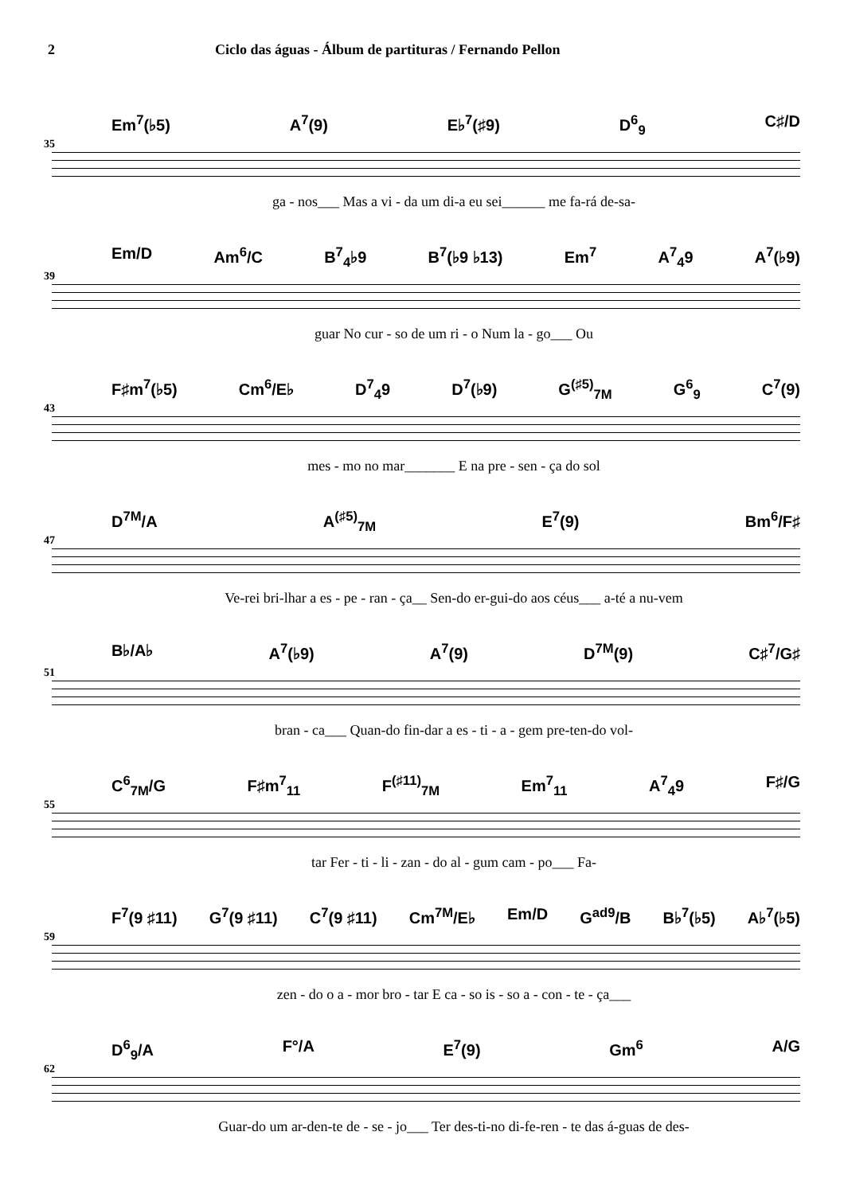2 Ciclo das águas - Álbum de partituras / Fernando Pellon
35
Em<sup>7</sup>(♭5) A<sup>7</sup>(9) E♭<sup>7</sup>(♯9) D<sup>6</sup><sub>9</sub> C♯/D
ga - nos___ Mas a vi - da um di-a eu sei______ me fa-rá de-sa-
39
Em/D Am<sup>6</sup>/C B<sup>7</sup><sub>4</sub>♭9 B<sup>7</sup>(♭9 ♭13) Em<sup>7</sup> A<sup>7</sup><sub>4</sub>9 A<sup>7</sup>(♭9)
guar No cur - so de um ri - o Num la - go___ Ou
43
F♯m<sup>7</sup>(♭5) Cm<sup>6</sup>/E♭ D<sup>7</sup><sub>4</sub>9 D<sup>7</sup>(♭9) G<sup>(♯5)</sup><sub>7M</sub> G<sup>6</sup><sub>9</sub> C<sup>7</sup>(9)
mes - mo no mar_______ E na pre - sen - ça do sol
47
D<sup>7M</sup>/A A<sup>(♯5)</sup><sub>7M</sub> E<sup>7</sup>(9) Bm<sup>6</sup>/F♯
Ve-rei bri-lhar a es - pe - ran - ça__ Sen-do er-gui-do aos céus___ a-té a nu-vem
51
B♭/A♭ A<sup>7</sup>(♭9) A<sup>7</sup>(9) D<sup>7M</sup>(9) C♯<sup>7</sup>/G♯
bran - ca___ Quan-do fin-dar a es - ti - a - gem pre-ten-do vol-
55
C<sup>6</sup><sub>7M</sub>/G F♯m<sup>7</sup><sub>11</sub> F<sup>(♯11)</sup><sub>7M</sub> Em<sup>7</sup><sub>11</sub> A<sup>7</sup><sub>4</sub>9 F♯/G
tar Fer - ti - li - zan - do al - gum cam - po___ Fa-
59
F<sup>7</sup>(9 ♯11) G<sup>7</sup>(9 ♯11) C<sup>7</sup>(9 ♯11) Cm<sup>7M</sup>/E♭ Em/D G<sup>ad9</sup>/B B♭<sup>7</sup>(♭5) A♭<sup>7</sup>(♭5)
zen - do o a - mor bro - tar E ca - so is - so a - con - te - ça___
62
D<sup>6</sup><sub>9</sub>/A F°/A E<sup>7</sup>(9) Gm<sup>6</sup> A/G
Guar-do um ar-den-te de - se - jo___ Ter des-ti-no di-fe-ren - te das á-guas de des-